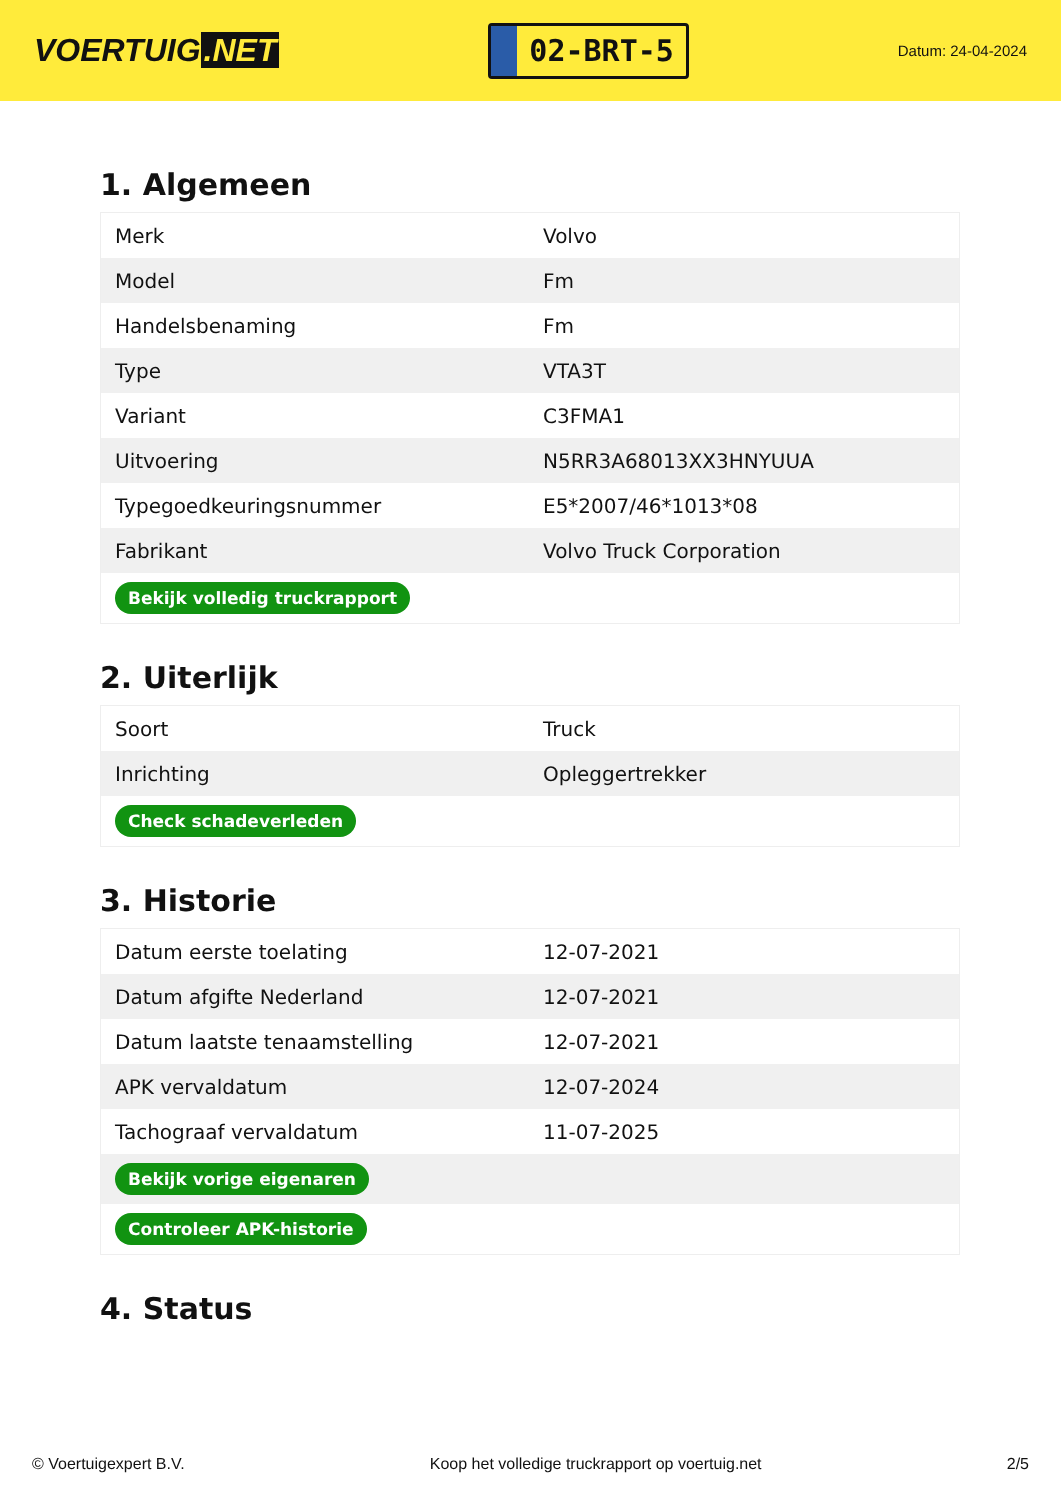VOERTUIG.NET
02-BRT-5
Datum: 24-04-2024
1. Algemeen
| Merk | Volvo |
| Model | Fm |
| Handelsbenaming | Fm |
| Type | VTA3T |
| Variant | C3FMA1 |
| Uitvoering | N5RR3A68013XX3HNYUUA |
| Typegoedkeuringsnummer | E5*2007/46*1013*08 |
| Fabrikant | Volvo Truck Corporation |
| Bekijk volledig truckrapport | |
2. Uiterlijk
| Soort | Truck |
| Inrichting | Opleggertrekker |
| Check schadeverleden | |
3. Historie
| Datum eerste toelating | 12-07-2021 |
| Datum afgifte Nederland | 12-07-2021 |
| Datum laatste tenaamstelling | 12-07-2021 |
| APK vervaldatum | 12-07-2024 |
| Tachograaf vervaldatum | 11-07-2025 |
| Bekijk vorige eigenaren | |
| Controleer APK-historie | |
4. Status
© Voertuigexpert B.V. Koop het volledige truckrapport op voertuig.net 2/5